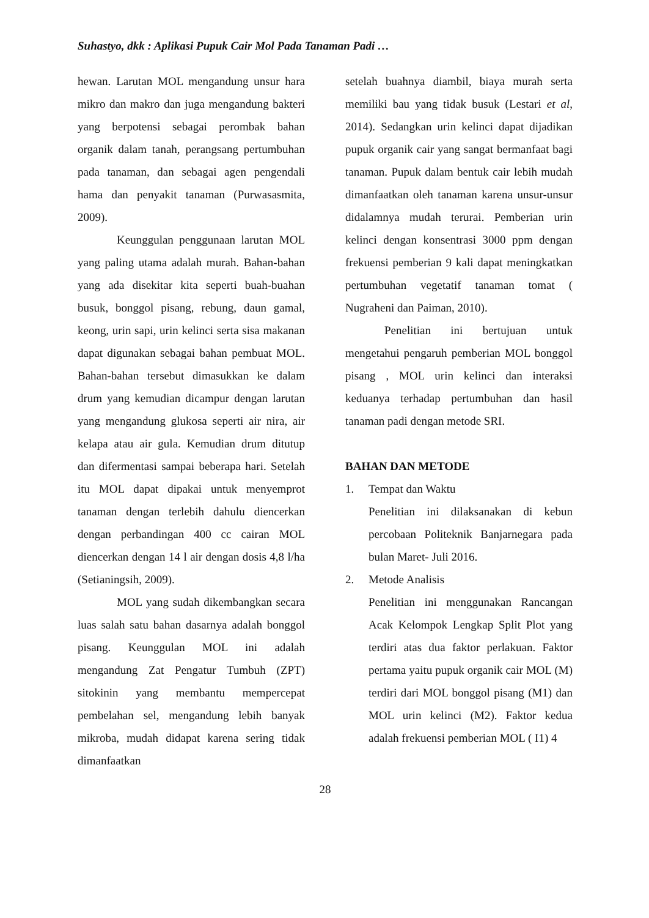Suhastyo, dkk : Aplikasi Pupuk Cair Mol Pada Tanaman Padi …
hewan. Larutan MOL mengandung unsur hara mikro dan makro dan juga mengandung bakteri yang berpotensi sebagai perombak bahan organik dalam tanah, perangsang pertumbuhan pada tanaman, dan sebagai agen pengendali hama dan penyakit tanaman (Purwasasmita, 2009).
Keunggulan penggunaan larutan MOL yang paling utama adalah murah. Bahan-bahan yang ada disekitar kita seperti buah-buahan busuk, bonggol pisang, rebung, daun gamal, keong, urin sapi, urin kelinci serta sisa makanan dapat digunakan sebagai bahan pembuat MOL. Bahan-bahan tersebut dimasukkan ke dalam drum yang kemudian dicampur dengan larutan yang mengandung glukosa seperti air nira, air kelapa atau air gula. Kemudian drum ditutup dan difermentasi sampai beberapa hari. Setelah itu MOL dapat dipakai untuk menyemprot tanaman dengan terlebih dahulu diencerkan dengan perbandingan 400 cc cairan MOL diencerkan dengan 14 l air dengan dosis 4,8 l/ha (Setianingsih, 2009).
MOL yang sudah dikembangkan secara luas salah satu bahan dasarnya adalah bonggol pisang. Keunggulan MOL ini adalah mengandung Zat Pengatur Tumbuh (ZPT) sitokinin yang membantu mempercepat pembelahan sel, mengandung lebih banyak mikroba, mudah didapat karena sering tidak dimanfaatkan
setelah buahnya diambil, biaya murah serta memiliki bau yang tidak busuk (Lestari et al, 2014). Sedangkan urin kelinci dapat dijadikan pupuk organik cair yang sangat bermanfaat bagi tanaman. Pupuk dalam bentuk cair lebih mudah dimanfaatkan oleh tanaman karena unsur-unsur didalamnya mudah terurai. Pemberian urin kelinci dengan konsentrasi 3000 ppm dengan frekuensi pemberian 9 kali dapat meningkatkan pertumbuhan vegetatif tanaman tomat ( Nugraheni dan Paiman, 2010).
Penelitian ini bertujuan untuk mengetahui pengaruh pemberian MOL bonggol pisang , MOL urin kelinci dan interaksi keduanya terhadap pertumbuhan dan hasil tanaman padi dengan metode SRI.
BAHAN DAN METODE
1. Tempat dan Waktu
Penelitian ini dilaksanakan di kebun percobaan Politeknik Banjarnegara pada bulan Maret- Juli 2016.
2. Metode Analisis
Penelitian ini menggunakan Rancangan Acak Kelompok Lengkap Split Plot yang terdiri atas dua faktor perlakuan. Faktor pertama yaitu pupuk organik cair MOL (M) terdiri dari MOL bonggol pisang (M1) dan MOL urin kelinci (M2). Faktor kedua adalah frekuensi pemberian MOL ( I1) 4
28